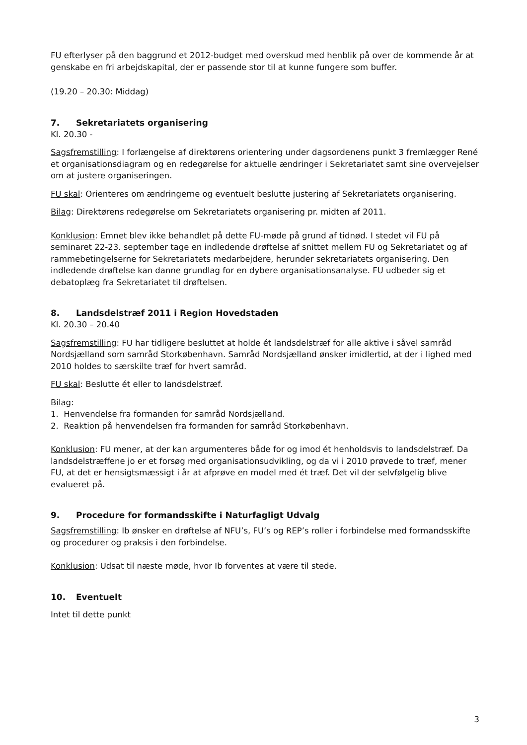FU efterlyser på den baggrund et 2012-budget med overskud med henblik på over de kommende år at genskabe en fri arbejdskapital, der er passende stor til at kunne fungere som buffer.
(19.20 – 20.30: Middag)
7. Sekretariatets organisering
Kl. 20.30 -
Sagsfremstilling: I forlængelse af direktørens orientering under dagsordenens punkt 3 fremlægger René et organisationsdiagram og en redegørelse for aktuelle ændringer i Sekretariatet samt sine overvejelser om at justere organiseringen.
FU skal: Orienteres om ændringerne og eventuelt beslutte justering af Sekretariatets organisering.
Bilag: Direktørens redegørelse om Sekretariatets organisering pr. midten af 2011.
Konklusion: Emnet blev ikke behandlet på dette FU-møde på grund af tidnød. I stedet vil FU på seminaret 22-23. september tage en indledende drøftelse af snittet mellem FU og Sekretariatet og af rammebetingelserne for Sekretariatets medarbejdere, herunder sekretariatets organisering. Den indledende drøftelse kan danne grundlag for en dybere organisationsanalyse. FU udbeder sig et debatoplæg fra Sekretariatet til drøftelsen.
8. Landsdelstræf 2011 i Region Hovedstaden
Kl. 20.30 – 20.40
Sagsfremstilling: FU har tidligere besluttet at holde ét landsdelstræf for alle aktive i såvel samråd Nordsjælland som samråd Storkøbenhavn. Samråd Nordsjælland ønsker imidlertid, at der i lighed med 2010 holdes to særskilte træf for hvert samråd.
FU skal: Beslutte ét eller to landsdelstræf.
Bilag:
1. Henvendelse fra formanden for samråd Nordsjælland.
2. Reaktion på henvendelsen fra formanden for samråd Storkøbenhavn.
Konklusion: FU mener, at der kan argumenteres både for og imod ét henholdsvis to landsdelstræf. Da landsdelstræffene jo er et forsøg med organisationsudvikling, og da vi i 2010 prøvede to træf, mener FU, at det er hensigtsmæssigt i år at afprøve en model med ét træf. Det vil der selvfølgelig blive evalueret på.
9. Procedure for formandsskifte i Naturfagligt Udvalg
Sagsfremstilling: Ib ønsker en drøftelse af NFU’s, FU’s og REP’s roller i forbindelse med formandsskifte og procedurer og praksis i den forbindelse.
Konklusion: Udsat til næste møde, hvor Ib forventes at være til stede.
10. Eventuelt
Intet til dette punkt
3